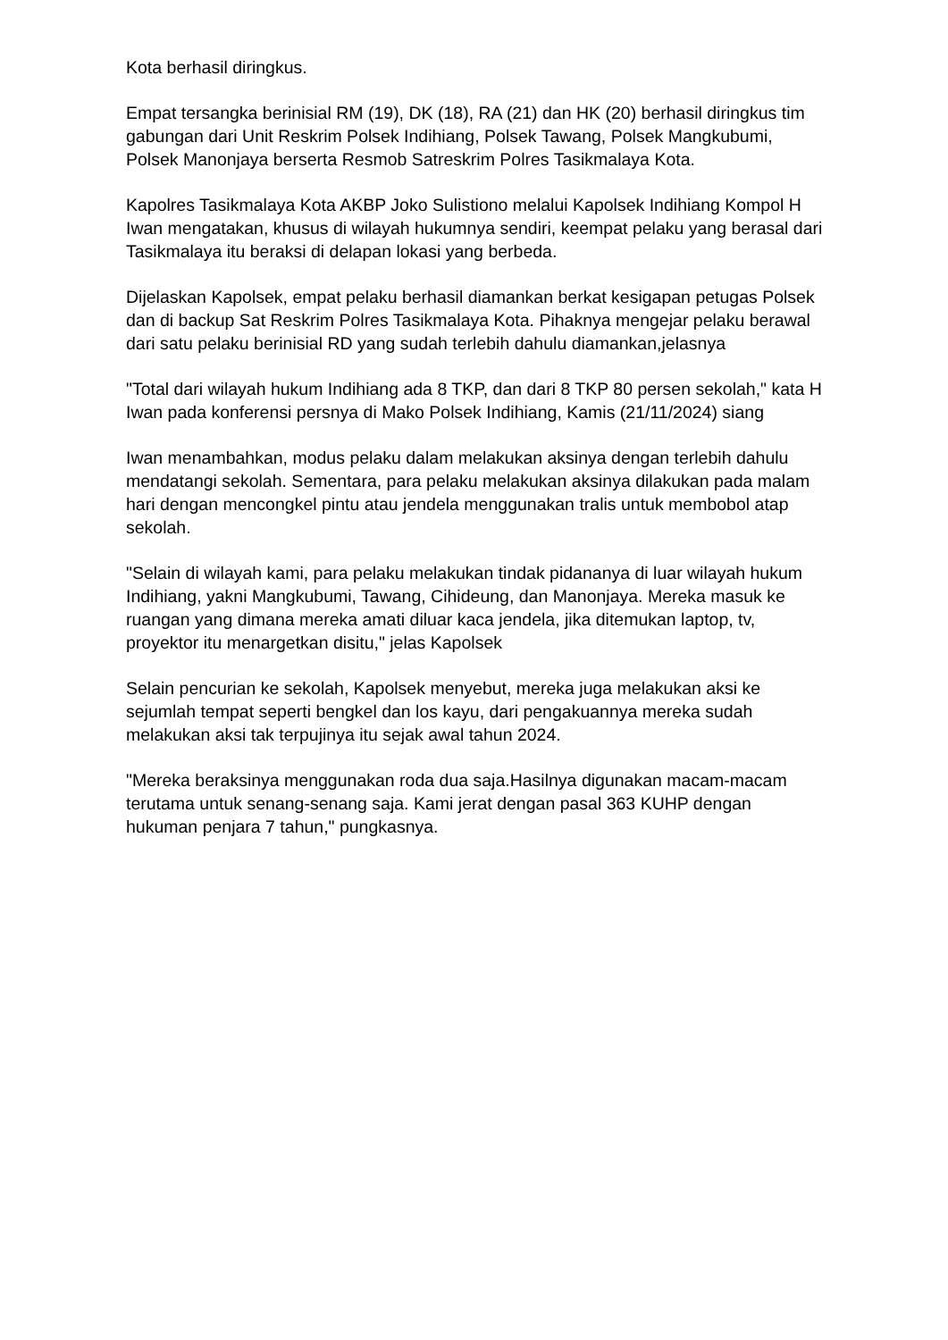Kota berhasil diringkus.
Empat tersangka berinisial RM (19), DK (18), RA (21) dan HK (20) berhasil diringkus tim gabungan dari Unit Reskrim Polsek Indihiang, Polsek Tawang, Polsek Mangkubumi, Polsek Manonjaya berserta Resmob Satreskrim Polres Tasikmalaya Kota.
Kapolres Tasikmalaya Kota AKBP Joko Sulistiono melalui Kapolsek Indihiang Kompol H Iwan mengatakan, khusus di wilayah hukumnya sendiri, keempat pelaku yang berasal dari Tasikmalaya itu beraksi di delapan lokasi yang berbeda.
Dijelaskan Kapolsek, empat pelaku berhasil diamankan berkat kesigapan petugas Polsek dan di backup Sat Reskrim Polres Tasikmalaya Kota. Pihaknya mengejar pelaku berawal dari satu pelaku berinisial RD yang sudah terlebih dahulu diamankan,jelasnya
"Total dari wilayah hukum Indihiang ada 8 TKP, dan dari 8 TKP 80 persen sekolah," kata H Iwan pada konferensi persnya di Mako Polsek Indihiang, Kamis (21/11/2024) siang
Iwan menambahkan, modus pelaku dalam melakukan aksinya dengan terlebih dahulu mendatangi sekolah. Sementara, para pelaku melakukan aksinya dilakukan pada malam hari dengan mencongkel pintu atau jendela menggunakan tralis untuk membobol atap sekolah.
"Selain di wilayah kami, para pelaku melakukan tindak pidananya di luar wilayah hukum Indihiang, yakni Mangkubumi, Tawang, Cihideung, dan Manonjaya. Mereka masuk ke ruangan yang dimana mereka amati diluar kaca jendela, jika ditemukan laptop, tv, proyektor itu menargetkan disitu," jelas Kapolsek
Selain pencurian ke sekolah, Kapolsek menyebut, mereka juga melakukan aksi ke sejumlah tempat seperti bengkel dan los kayu, dari pengakuannya mereka sudah melakukan aksi tak terpujinya itu sejak awal tahun 2024.
"Mereka beraksinya menggunakan roda dua saja.Hasilnya digunakan macam-macam terutama untuk senang-senang saja. Kami jerat dengan pasal 363 KUHP dengan hukuman penjara 7 tahun," pungkasnya.